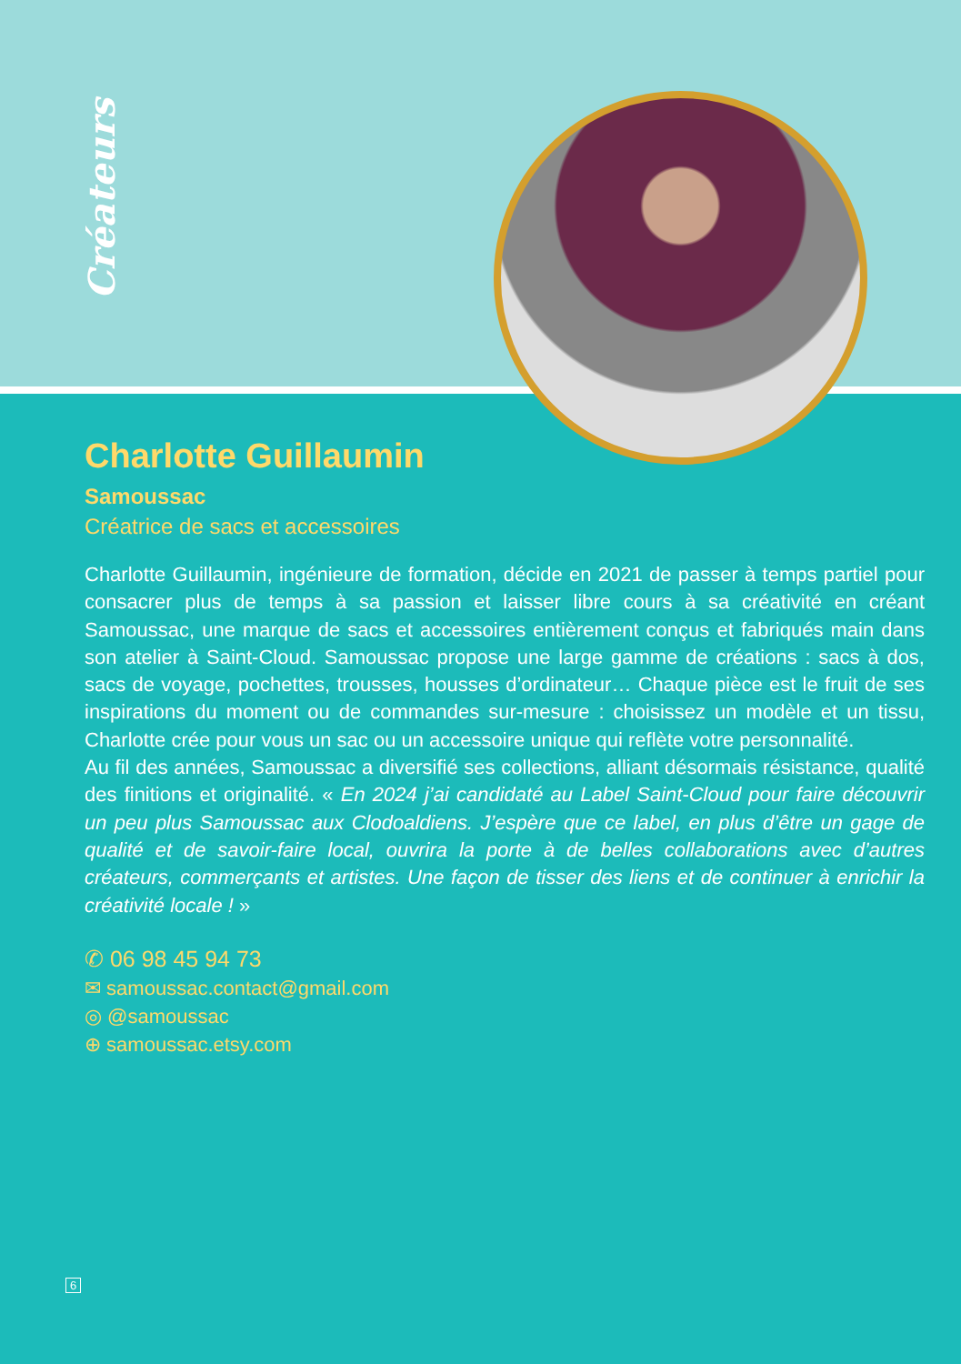Créateurs
Charlotte Guillaumin
Samoussac
Créatrice de sacs et accessoires
Charlotte Guillaumin, ingénieure de formation, décide en 2021 de passer à temps partiel pour consacrer plus de temps à sa passion et laisser libre cours à sa créativité en créant Samoussac, une marque de sacs et accessoires entièrement conçus et fabriqués main dans son atelier à Saint-Cloud. Samoussac propose une large gamme de créations : sacs à dos, sacs de voyage, pochettes, trousses, housses d’ordinateur… Chaque pièce est le fruit de ses inspirations du moment ou de commandes sur-mesure : choisissez un modèle et un tissu, Charlotte crée pour vous un sac ou un accessoire unique qui reflète votre personnalité.
Au fil des années, Samoussac a diversifié ses collections, alliant désormais résistance, qualité des finitions et originalité. « En 2024 j’ai candidaté au Label Saint-Cloud pour faire découvrir un peu plus Samoussac aux Clodoaldiens. J’espère que ce label, en plus d’être un gage de qualité et de savoir-faire local, ouvrira la porte à de belles collaborations avec d’autres créateurs, commerçants et artistes. Une façon de tisser des liens et de continuer à enrichir la créativité locale ! »
✆ 06 98 45 94 73
✉ samoussac.contact@gmail.com
◎ @samoussac
⊕ samoussac.etsy.com
6